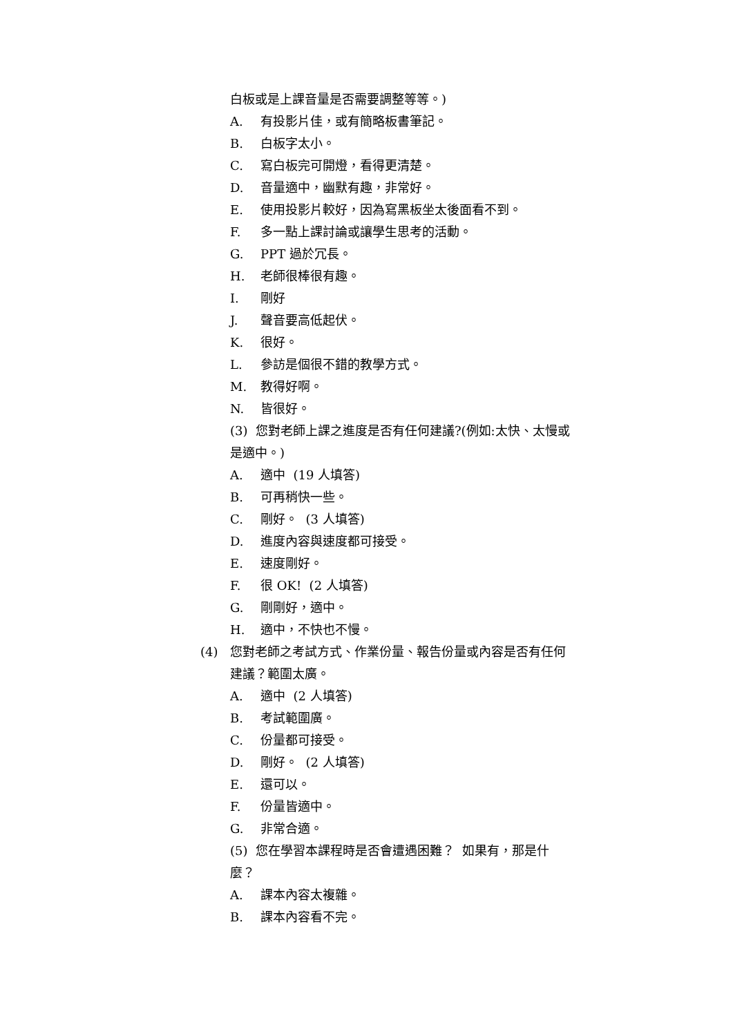白板或是上課音量是否需要調整等等。)
A. 有投影片佳，或有簡略板書筆記。
B. 白板字太小。
C. 寫白板完可開燈，看得更清楚。
D. 音量適中，幽默有趣，非常好。
E. 使用投影片較好，因為寫黑板坐太後面看不到。
F. 多一點上課討論或讓學生思考的活動。
G. PPT 過於冗長。
H. 老師很棒很有趣。
I. 剛好
J. 聲音要高低起伏。
K. 很好。
L. 參訪是個很不錯的教學方式。
M. 教得好啊。
N. 皆很好。
(3) 您對老師上課之進度是否有任何建議?(例如:太快、太慢或
是適中。)
A. 適中 (19 人填答)
B. 可再稍快一些。
C. 剛好。 (3 人填答)
D. 進度內容與速度都可接受。
E. 速度剛好。
F. 很 OK! (2 人填答)
G. 剛剛好，適中。
H. 適中，不快也不慢。
(4) 您對老師之考試方式、作業份量、報告份量或內容是否有任何
建議？範圍太廣。
A. 適中 (2 人填答)
B. 考試範圍廣。
C. 份量都可接受。
D. 剛好。 (2 人填答)
E. 還可以。
F. 份量皆適中。
G. 非常合適。
(5) 您在學習本課程時是否會遭遇困難？ 如果有，那是什
麼？
A. 課本內容太複雜。
B. 課本內容看不完。